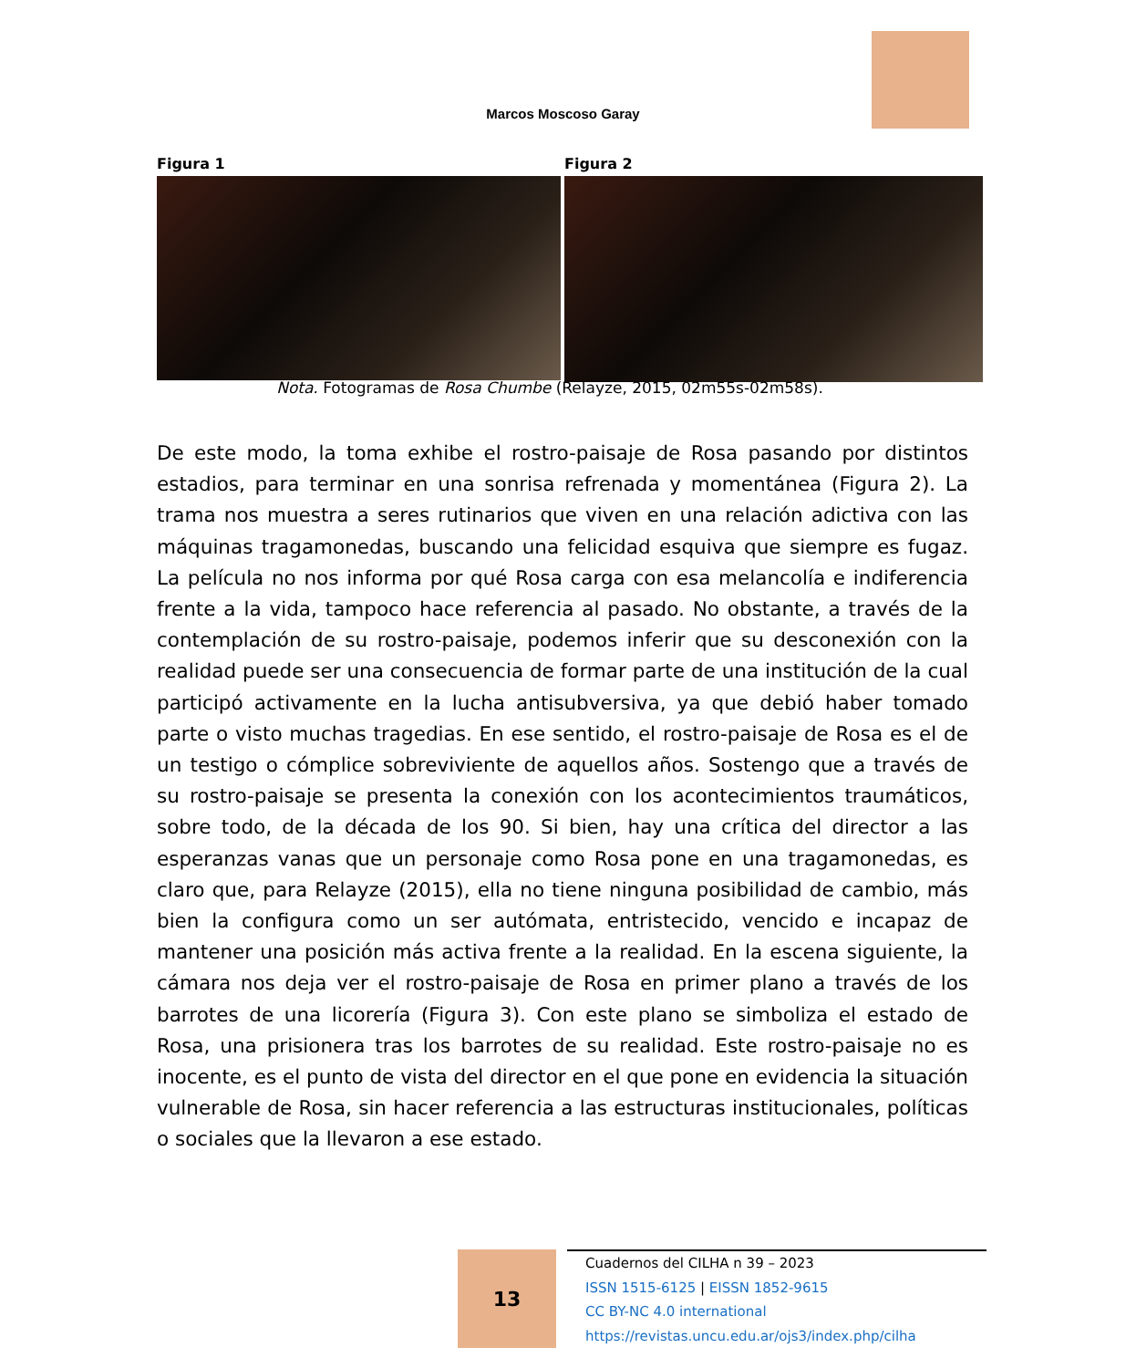Marcos Moscoso Garay
Figura 1 Figura 2
Nota. Fotogramas de Rosa Chumbe (Relayze, 2015, 02m55s-02m58s).
De este modo, la toma exhibe el rostro-paisaje de Rosa pasando por distintos estadios, para terminar en una sonrisa refrenada y momentánea (Figura 2). La trama nos muestra a seres rutinarios que viven en una relación adictiva con las máquinas tragamonedas, buscando una felicidad esquiva que siempre es fugaz. La película no nos informa por qué Rosa carga con esa melancolía e indiferencia frente a la vida, tampoco hace referencia al pasado. No obstante, a través de la contemplación de su rostro-paisaje, podemos inferir que su desconexión con la realidad puede ser una consecuencia de formar parte de una institución de la cual participó activamente en la lucha antisubversiva, ya que debió haber tomado parte o visto muchas tragedias. En ese sentido, el rostro-paisaje de Rosa es el de un testigo o cómplice sobreviviente de aquellos años. Sostengo que a través de su rostro-paisaje se presenta la conexión con los acontecimientos traumáticos, sobre todo, de la década de los 90. Si bien, hay una crítica del director a las esperanzas vanas que un personaje como Rosa pone en una tragamonedas, es claro que, para Relayze (2015), ella no tiene ninguna posibilidad de cambio, más bien la configura como un ser autómata, entristecido, vencido e incapaz de mantener una posición más activa frente a la realidad. En la escena siguiente, la cámara nos deja ver el rostro-paisaje de Rosa en primer plano a través de los barrotes de una licorería (Figura 3). Con este plano se simboliza el estado de Rosa, una prisionera tras los barrotes de su realidad. Este rostro-paisaje no es inocente, es el punto de vista del director en el que pone en evidencia la situación vulnerable de Rosa, sin hacer referencia a las estructuras institucionales, políticas o sociales que la llevaron a ese estado.
13
Cuadernos del CILHA n 39 – 2023
ISSN 1515-6125 | EISSN 1852-9615
CC BY-NC 4.0 international
https://revistas.uncu.edu.ar/ojs3/index.php/cilha